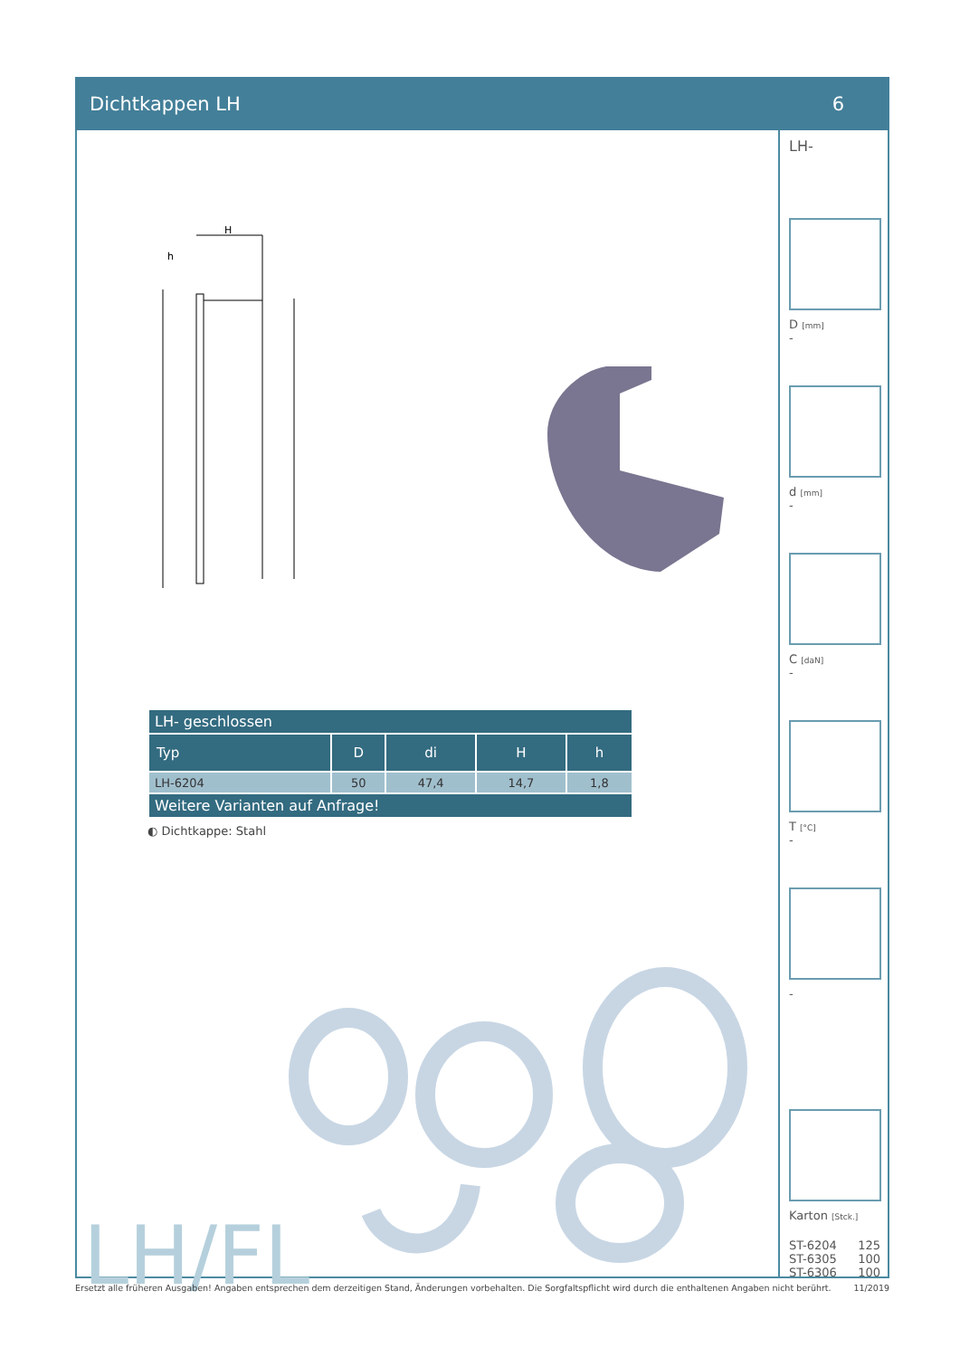Dichtkappen LH 6
H
h
| LH- geschlossen | | | | |
| --- | --- | --- | --- | --- |
| Typ | D | di | H | h |
| LH-6204 | 50 | 47,4 | 14,7 | 1,8 |
| Weitere Varianten auf Anfrage! | | | | |
◐ Dichtkappe: Stahl
LH/FL
LH-
D [mm]
-
d [mm]
-
C [daN]
-
T [°C]
-
-
Karton [Stck.]
ST-6204 125
ST-6305 100
ST-6306 100
Ersetzt alle früheren Ausgaben! Angaben entsprechen dem derzeitigen Stand, Änderungen vorbehalten. Die Sorgfaltspflicht wird durch die enthaltenen Angaben nicht berührt. 11/2019